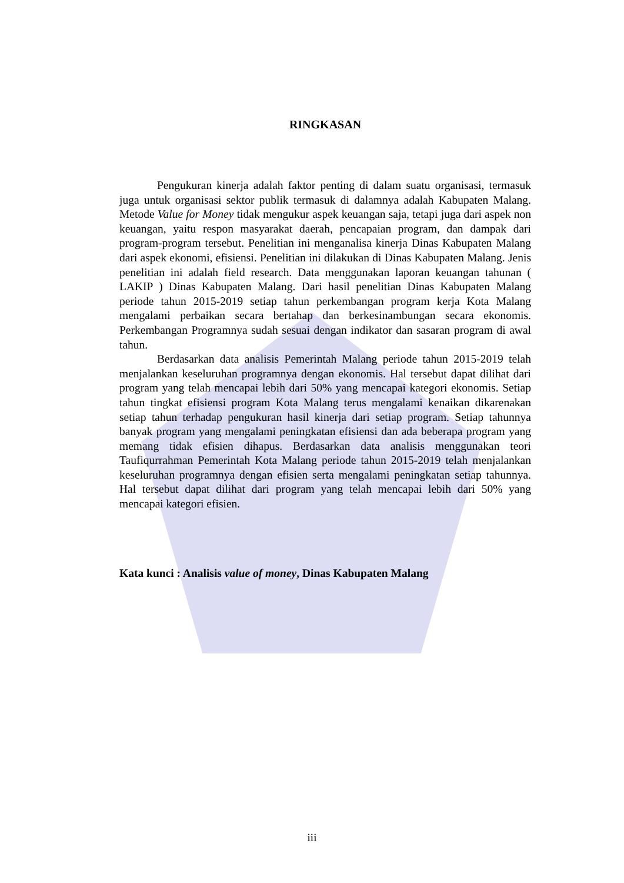RINGKASAN
Pengukuran kinerja adalah faktor penting di dalam suatu organisasi, termasuk juga untuk organisasi sektor publik termasuk di dalamnya adalah Kabupaten Malang. Metode Value for Money tidak mengukur aspek keuangan saja, tetapi juga dari aspek non keuangan, yaitu respon masyarakat daerah, pencapaian program, dan dampak dari program-program tersebut. Penelitian ini menganalisa kinerja Dinas Kabupaten Malang dari aspek ekonomi, efisiensi. Penelitian ini dilakukan di Dinas Kabupaten Malang. Jenis penelitian ini adalah field research. Data menggunakan laporan keuangan tahunan ( LAKIP ) Dinas Kabupaten Malang. Dari hasil penelitian Dinas Kabupaten Malang periode tahun 2015-2019 setiap tahun perkembangan program kerja Kota Malang mengalami perbaikan secara bertahap dan berkesinambungan secara ekonomis. Perkembangan Programnya sudah sesuai dengan indikator dan sasaran program di awal tahun.
Berdasarkan data analisis Pemerintah Malang periode tahun 2015-2019 telah menjalankan keseluruhan programnya dengan ekonomis. Hal tersebut dapat dilihat dari program yang telah mencapai lebih dari 50% yang mencapai kategori ekonomis. Setiap tahun tingkat efisiensi program Kota Malang terus mengalami kenaikan dikarenakan setiap tahun terhadap pengukuran hasil kinerja dari setiap program. Setiap tahunnya banyak program yang mengalami peningkatan efisiensi dan ada beberapa program yang memang tidak efisien dihapus. Berdasarkan data analisis menggunakan teori Taufiqurrahman Pemerintah Kota Malang periode tahun 2015-2019 telah menjalankan keseluruhan programnya dengan efisien serta mengalami peningkatan setiap tahunnya. Hal tersebut dapat dilihat dari program yang telah mencapai lebih dari 50% yang mencapai kategori efisien.
Kata kunci : Analisis value of money, Dinas Kabupaten Malang
iii